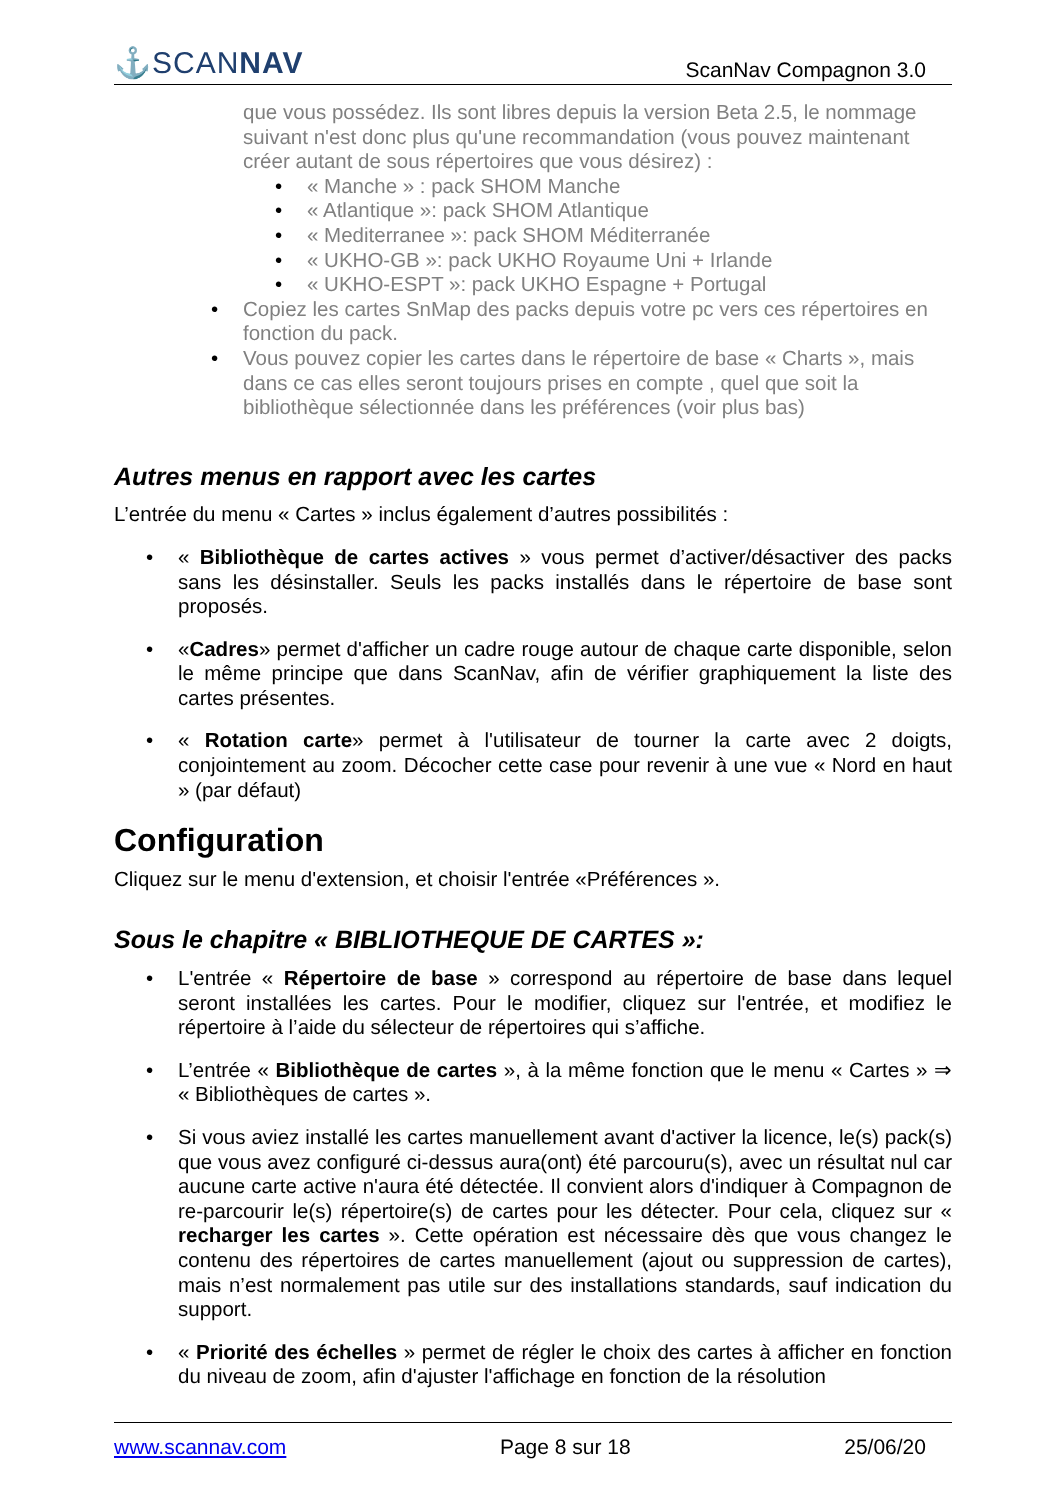⚓SCANNAV
ScanNav Compagnon 3.0
que vous possédez. Ils sont libres depuis la version Beta 2.5, le nommage suivant n'est donc plus qu'une recommandation (vous pouvez maintenant créer autant de sous répertoires que vous désirez) :
• « Manche » : pack SHOM Manche
• « Atlantique »: pack SHOM Atlantique
• « Mediterranee »: pack SHOM Méditerranée
• « UKHO-GB »: pack UKHO Royaume Uni + Irlande
• « UKHO-ESPT »: pack UKHO Espagne + Portugal
• Copiez les cartes SnMap des packs depuis votre pc vers ces répertoires en fonction du pack.
• Vous pouvez copier les cartes dans le répertoire de base « Charts », mais dans ce cas elles seront toujours prises en compte , quel que soit la bibliothèque sélectionnée dans les préférences (voir plus bas)
Autres menus en rapport avec les cartes
L’entrée du menu « Cartes » inclus également d’autres possibilités :
• « Bibliothèque de cartes actives » vous permet d’activer/désactiver des packs sans les désinstaller. Seuls les packs installés dans le répertoire de base sont proposés.
• «Cadres» permet d'afficher un cadre rouge autour de chaque carte disponible, selon le même principe que dans ScanNav, afin de vérifier graphiquement la liste des cartes présentes.
• « Rotation carte» permet à l'utilisateur de tourner la carte avec 2 doigts, conjointement au zoom. Décocher cette case pour revenir à une vue « Nord en haut » (par défaut)
Configuration
Cliquez sur le menu d'extension, et choisir l'entrée «Préférences ».
Sous le chapitre « BIBLIOTHEQUE DE CARTES »:
• L'entrée « Répertoire de base » correspond au répertoire de base dans lequel seront installées les cartes. Pour le modifier, cliquez sur l'entrée, et modifiez le répertoire à l’aide du sélecteur de répertoires qui s’affiche.
• L’entrée « Bibliothèque de cartes », à la même fonction que le menu « Cartes » ⇒ « Bibliothèques de cartes ».
• Si vous aviez installé les cartes manuellement avant d'activer la licence, le(s) pack(s) que vous avez configuré ci-dessus aura(ont) été parcouru(s), avec un résultat nul car aucune carte active n'aura été détectée. Il convient alors d'indiquer à Compagnon de re-parcourir le(s) répertoire(s) de cartes pour les détecter. Pour cela, cliquez sur « recharger les cartes ». Cette opération est nécessaire dès que vous changez le contenu des répertoires de cartes manuellement (ajout ou suppression de cartes), mais n’est normalement pas utile sur des installations standards, sauf indication du support.
• « Priorité des échelles » permet de régler le choix des cartes à afficher en fonction du niveau de zoom, afin d'ajuster l'affichage en fonction de la résolution
www.scannav.com Page 8 sur 18 25/06/20